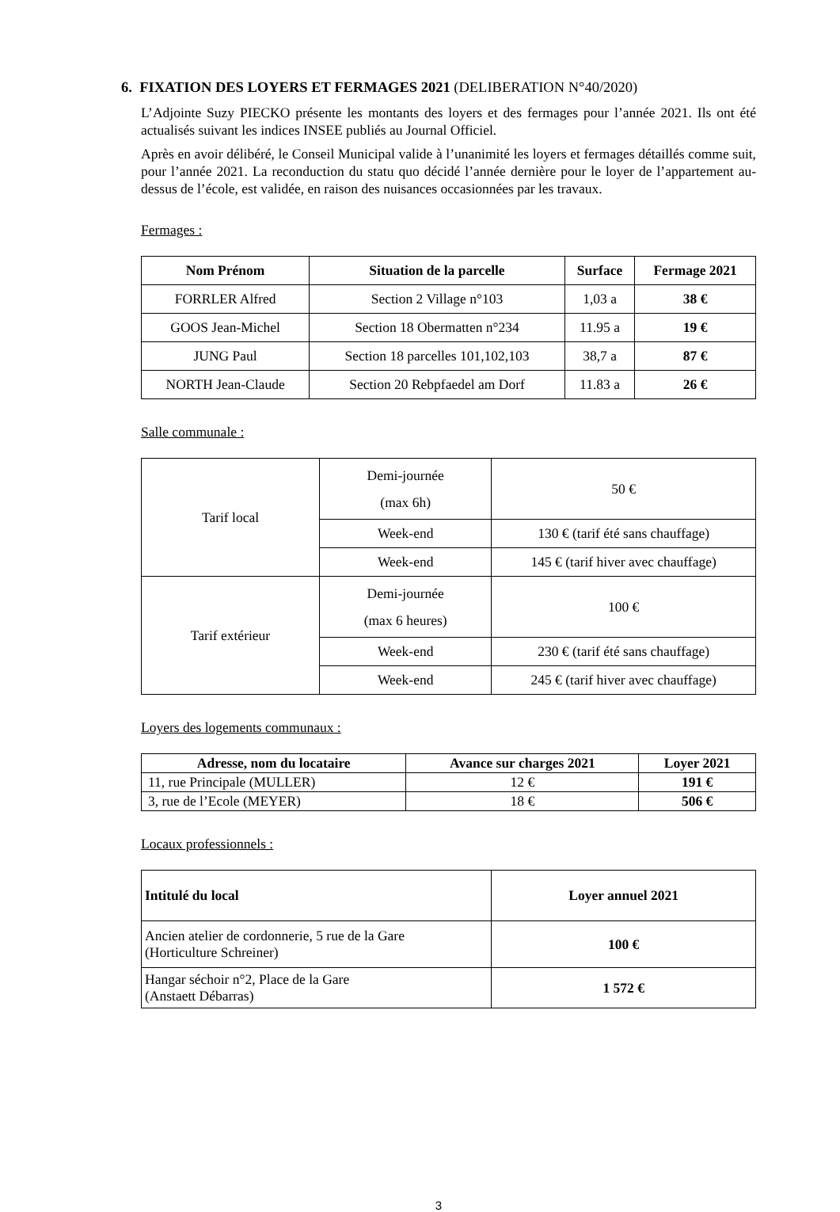6. FIXATION DES LOYERS ET FERMAGES 2021 (DELIBERATION N°40/2020)
L’Adjointe Suzy PIECKO présente les montants des loyers et des fermages pour l’année 2021. Ils ont été actualisés suivant les indices INSEE publiés au Journal Officiel.
Après en avoir délibéré, le Conseil Municipal valide à l’unanimité les loyers et fermages détaillés comme suit, pour l’année 2021. La reconduction du statu quo décidé l’année dernière pour le loyer de l’appartement au-dessus de l’école, est validée, en raison des nuisances occasionnées par les travaux.
Fermages :
| Nom Prénom | Situation de la parcelle | Surface | Fermage 2021 |
| --- | --- | --- | --- |
| FORRLER Alfred | Section 2 Village n°103 | 1,03 a | 38 € |
| GOOS Jean-Michel | Section 18 Obermatten n°234 | 11.95 a | 19 € |
| JUNG Paul | Section 18 parcelles 101,102,103 | 38,7 a | 87 € |
| NORTH Jean-Claude | Section 20 Rebpfaedel am Dorf | 11.83 a | 26 € |
Salle communale :
| Tarif local | Demi-journée (max 6h) | 50 € |
| | Week-end | 130 € (tarif été sans chauffage) |
| | Week-end | 145 € (tarif hiver avec chauffage) |
| Tarif extérieur | Demi-journée (max 6 heures) | 100 € |
| | Week-end | 230 € (tarif été sans chauffage) |
| | Week-end | 245 € (tarif hiver avec chauffage) |
Loyers des logements communaux :
| Adresse, nom du locataire | Avance sur charges 2021 | Loyer 2021 |
| --- | --- | --- |
| 11, rue Principale (MULLER) | 12 € | 191 € |
| 3, rue de l’Ecole (MEYER) | 18 € | 506 € |
Locaux professionnels :
| Intitulé du local | Loyer annuel 2021 |
| --- | --- |
| Ancien atelier de cordonnerie, 5 rue de la Gare (Horticulture Schreiner) | 100 € |
| Hangar séchoir n°2, Place de la Gare (Anstaett Débarras) | 1 572 € |
3